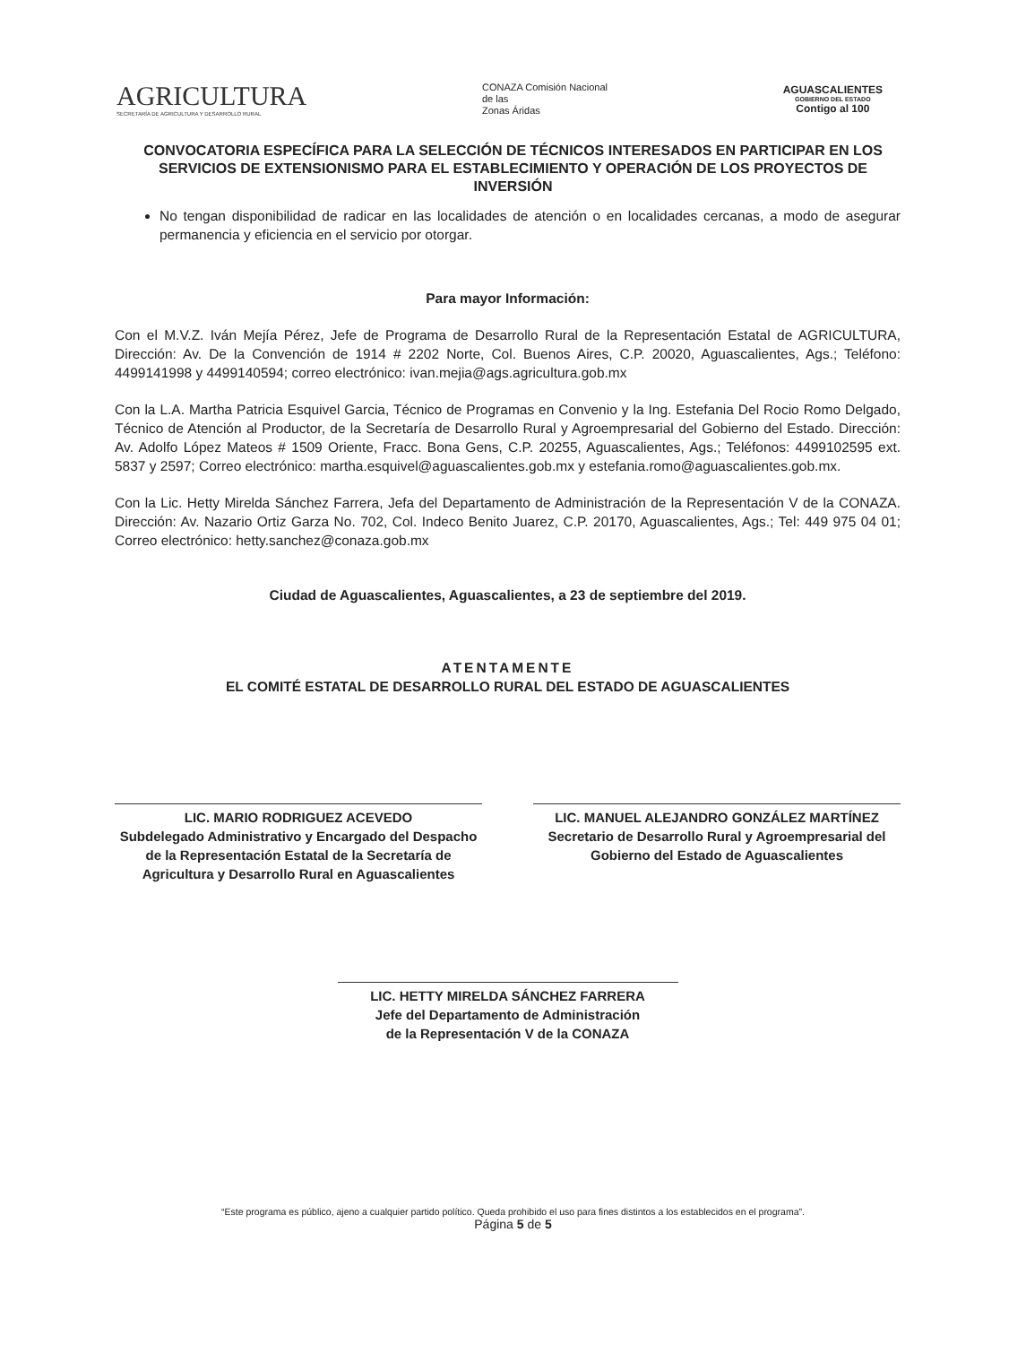AGRICULTURA
SECRETARÍA DE AGRICULTURA Y DESARROLLO RURAL
CONAZA Comisión Nacional
de las
Zonas Áridas
AGUASCALIENTES
GOBIERNO DEL ESTADO
Contigo al 100
CONVOCATORIA ESPECÍFICA PARA LA SELECCIÓN DE TÉCNICOS INTERESADOS EN PARTICIPAR EN LOS SERVICIOS DE EXTENSIONISMO PARA EL ESTABLECIMIENTO Y OPERACIÓN DE LOS PROYECTOS DE INVERSIÓN
No tengan disponibilidad de radicar en las localidades de atención o en localidades cercanas, a modo de asegurar permanencia y eficiencia en el servicio por otorgar.
Para mayor Información:
Con el M.V.Z. Iván Mejía Pérez, Jefe de Programa de Desarrollo Rural de la Representación Estatal de AGRICULTURA, Dirección: Av. De la Convención de 1914 # 2202 Norte, Col. Buenos Aires, C.P. 20020, Aguascalientes, Ags.; Teléfono: 4499141998 y 4499140594; correo electrónico: ivan.mejia@ags.agricultura.gob.mx
Con la L.A. Martha Patricia Esquivel Garcia, Técnico de Programas en Convenio y la Ing. Estefania Del Rocio Romo Delgado, Técnico de Atención al Productor, de la Secretaría de Desarrollo Rural y Agroempresarial del Gobierno del Estado. Dirección: Av. Adolfo López Mateos # 1509 Oriente, Fracc. Bona Gens, C.P. 20255, Aguascalientes, Ags.; Teléfonos: 4499102595 ext. 5837 y 2597; Correo electrónico: martha.esquivel@aguascalientes.gob.mx y estefania.romo@aguascalientes.gob.mx.
Con la Lic. Hetty Mirelda Sánchez Farrera, Jefa del Departamento de Administración de la Representación V de la CONAZA. Dirección: Av. Nazario Ortiz Garza No. 702, Col. Indeco Benito Juarez, C.P. 20170, Aguascalientes, Ags.; Tel: 449 975 04 01; Correo electrónico: hetty.sanchez@conaza.gob.mx
Ciudad de Aguascalientes, Aguascalientes, a 23 de septiembre del 2019.
ATENTAMENTE
EL COMITÉ ESTATAL DE DESARROLLO RURAL DEL ESTADO DE AGUASCALIENTES
LIC. MARIO RODRIGUEZ ACEVEDO
Subdelegado Administrativo y Encargado del Despacho de la Representación Estatal de la Secretaría de Agricultura y Desarrollo Rural en Aguascalientes
LIC. MANUEL ALEJANDRO GONZÁLEZ MARTÍNEZ
Secretario de Desarrollo Rural y Agroempresarial del Gobierno del Estado de Aguascalientes
LIC. HETTY MIRELDA SÁNCHEZ FARRERA
Jefe del Departamento de Administración
de la Representación V de la CONAZA
“Este programa es público, ajeno a cualquier partido político. Queda prohibido el uso para fines distintos a los establecidos en el programa”.
Página 5 de 5